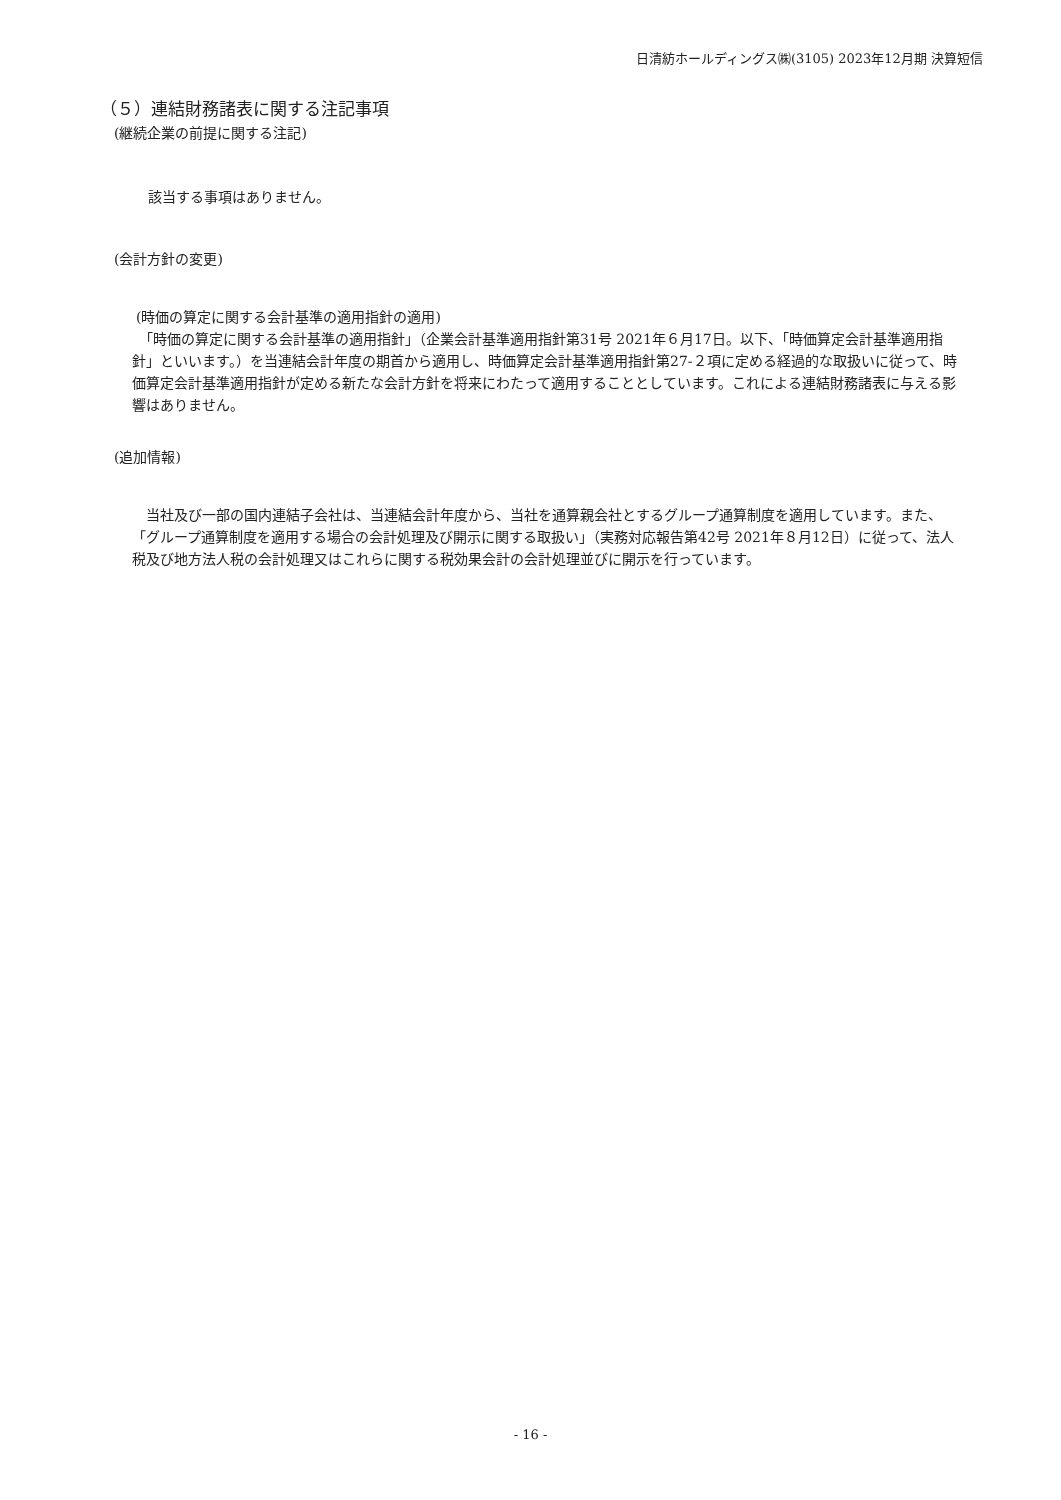日清紡ホールディングス㈱(3105) 2023年12月期 決算短信
（５）連結財務諸表に関する注記事項
(継続企業の前提に関する注記)
該当する事項はありません。
(会計方針の変更)
(時価の算定に関する会計基準の適用指針の適用)
　「時価の算定に関する会計基準の適用指針」（企業会計基準適用指針第31号 2021年６月17日。以下、「時価算定会計基準適用指針」といいます。）を当連結会計年度の期首から適用し、時価算定会計基準適用指針第27-２項に定める経過的な取扱いに従って、時価算定会計基準適用指針が定める新たな会計方針を将来にわたって適用することとしています。これによる連結財務諸表に与える影響はありません。
(追加情報)
　当社及び一部の国内連結子会社は、当連結会計年度から、当社を通算親会社とするグループ通算制度を適用しています。また、「グループ通算制度を適用する場合の会計処理及び開示に関する取扱い」（実務対応報告第42号 2021年８月12日）に従って、法人税及び地方法人税の会計処理又はこれらに関する税効果会計の会計処理並びに開示を行っています。
- 16 -